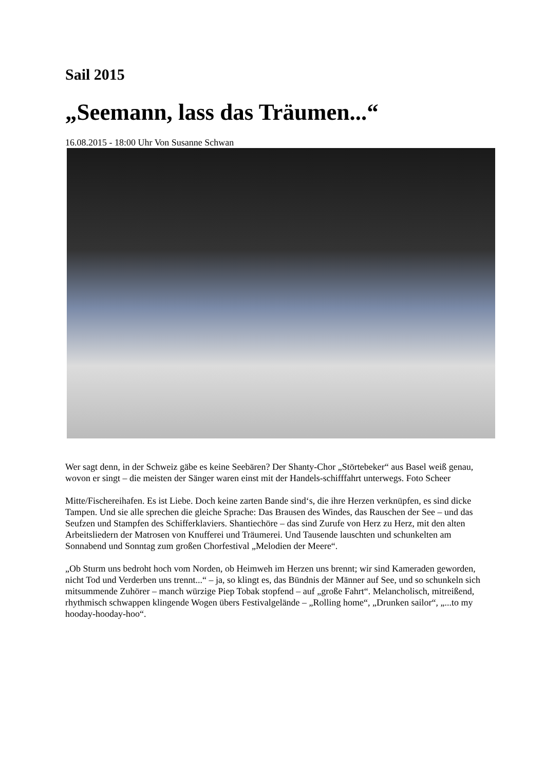Sail 2015
„Seemann, lass das Träumen...“
16.08.2015 - 18:00 Uhr Von Susanne Schwan
Wer sagt denn, in der Schweiz gäbe es keine Seebären? Der Shanty-Chor „Störtebeker“ aus Basel weiß genau, wovon er singt – die meisten der Sänger waren einst mit der Handels-schifffahrt unterwegs. Foto Scheer
Mitte/Fischereihafen. Es ist Liebe. Doch keine zarten Bande sind‘s, die ihre Herzen verknüpfen, es sind dicke Tampen. Und sie alle sprechen die gleiche Sprache: Das Brausen des Windes, das Rauschen der See – und das Seufzen und Stampfen des Schifferklaviers. Shantiechöre – das sind Zurufe von Herz zu Herz, mit den alten Arbeitsliedern der Matrosen von Knufferei und Träumerei. Und Tausende lauschten und schunkelten am Sonnabend und Sonntag zum großen Chorfestival „Melodien der Meere“.
„Ob Sturm uns bedroht hoch vom Norden, ob Heimweh im Herzen uns brennt; wir sind Kameraden geworden, nicht Tod und Verderben uns trennt...“ – ja, so klingt es, das Bündnis der Männer auf See, und so schunkeln sich mitsummende Zuhörer – manch würzige Piep Tobak stopfend – auf „große Fahrt“. Melancholisch, mitreißend, rhythmisch schwappen klingende Wogen übers Festivalgelände – „Rolling home“, „Drunken sailor“, „...to my hooday-hooday-hoo“.